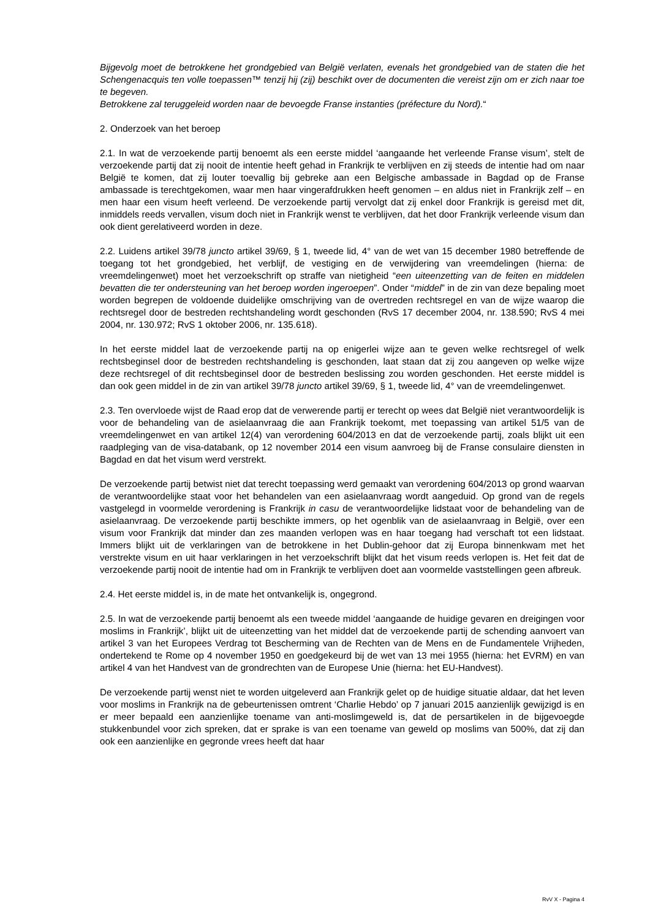Bijgevolg moet de betrokkene het grondgebied van België verlaten, evenals het grondgebied van de staten die het Schengenacquis ten volle toepassen™ tenzij hij (zij) beschikt over de documenten die vereist zijn om er zich naar toe te begeven.
Betrokkene zal teruggeleid worden naar de bevoegde Franse instanties (préfecture du Nord).“
2. Onderzoek van het beroep
2.1. In wat de verzoekende partij benoemt als een eerste middel ‘aangaande het verleende Franse visum’, stelt de verzoekende partij dat zij nooit de intentie heeft gehad in Frankrijk te verblijven en zij steeds de intentie had om naar België te komen, dat zij louter toevallig bij gebreke aan een Belgische ambassade in Bagdad op de Franse ambassade is terechtgekomen, waar men haar vingerafdrukken heeft genomen – en aldus niet in Frankrijk zelf – en men haar een visum heeft verleend. De verzoekende partij vervolgt dat zij enkel door Frankrijk is gereisd met dit, inmiddels reeds vervallen, visum doch niet in Frankrijk wenst te verblijven, dat het door Frankrijk verleende visum dan ook dient gerelativeerd worden in deze.
2.2. Luidens artikel 39/78 juncto artikel 39/69, § 1, tweede lid, 4° van de wet van 15 december 1980 betreffende de toegang tot het grondgebied, het verblijf, de vestiging en de verwijdering van vreemdelingen (hierna: de vreemdelingenwet) moet het verzoekschrift op straffe van nietigheid “een uiteenzetting van de feiten en middelen bevatten die ter ondersteuning van het beroep worden ingeroepen”. Onder “middel” in de zin van deze bepaling moet worden begrepen de voldoende duidelijke omschrijving van de overtreden rechtsregel en van de wijze waarop die rechtsregel door de bestreden rechtshandeling wordt geschonden (RvS 17 december 2004, nr. 138.590; RvS 4 mei 2004, nr. 130.972; RvS 1 oktober 2006, nr. 135.618).
In het eerste middel laat de verzoekende partij na op enigerlei wijze aan te geven welke rechtsregel of welk rechtsbeginsel door de bestreden rechtshandeling is geschonden, laat staan dat zij zou aangeven op welke wijze deze rechtsregel of dit rechtsbeginsel door de bestreden beslissing zou worden geschonden. Het eerste middel is dan ook geen middel in de zin van artikel 39/78 juncto artikel 39/69, § 1, tweede lid, 4° van de vreemdelingenwet.
2.3. Ten overvloede wijst de Raad erop dat de verwerende partij er terecht op wees dat België niet verantwoordelijk is voor de behandeling van de asielaanvraag die aan Frankrijk toekomt, met toepassing van artikel 51/5 van de vreemdelingenwet en van artikel 12(4) van verordening 604/2013 en dat de verzoekende partij, zoals blijkt uit een raadpleging van de visa-databank, op 12 november 2014 een visum aanvroeg bij de Franse consulaire diensten in Bagdad en dat het visum werd verstrekt.
De verzoekende partij betwist niet dat terecht toepassing werd gemaakt van verordening 604/2013 op grond waarvan de verantwoordelijke staat voor het behandelen van een asielaanvraag wordt aangeduid. Op grond van de regels vastgelegd in voormelde verordening is Frankrijk in casu de verantwoordelijke lidstaat voor de behandeling van de asielaanvraag. De verzoekende partij beschikte immers, op het ogenblik van de asielaanvraag in België, over een visum voor Frankrijk dat minder dan zes maanden verlopen was en haar toegang had verschaft tot een lidstaat. Immers blijkt uit de verklaringen van de betrokkene in het Dublin-gehoor dat zij Europa binnenkwam met het verstrekte visum en uit haar verklaringen in het verzoekschrift blijkt dat het visum reeds verlopen is. Het feit dat de verzoekende partij nooit de intentie had om in Frankrijk te verblijven doet aan voormelde vaststellingen geen afbreuk.
2.4. Het eerste middel is, in de mate het ontvankelijk is, ongegrond.
2.5. In wat de verzoekende partij benoemt als een tweede middel ‘aangaande de huidige gevaren en dreigingen voor moslims in Frankrijk’, blijkt uit de uiteenzetting van het middel dat de verzoekende partij de schending aanvoert van artikel 3 van het Europees Verdrag tot Bescherming van de Rechten van de Mens en de Fundamentele Vrijheden, ondertekend te Rome op 4 november 1950 en goedgekeurd bij de wet van 13 mei 1955 (hierna: het EVRM) en van artikel 4 van het Handvest van de grondrechten van de Europese Unie (hierna: het EU-Handvest).
De verzoekende partij wenst niet te worden uitgeleverd aan Frankrijk gelet op de huidige situatie aldaar, dat het leven voor moslims in Frankrijk na de gebeurtenissen omtrent ‘Charlie Hebdo’ op 7 januari 2015 aanzienlijk gewijzigd is en er meer bepaald een aanzienlijke toename van anti-moslimgeweld is, dat de persartikelen in de bijgevoegde stukkenbundel voor zich spreken, dat er sprake is van een toename van geweld op moslims van 500%, dat zij dan ook een aanzienlijke en gegronde vrees heeft dat haar
RvV X - Pagina 4